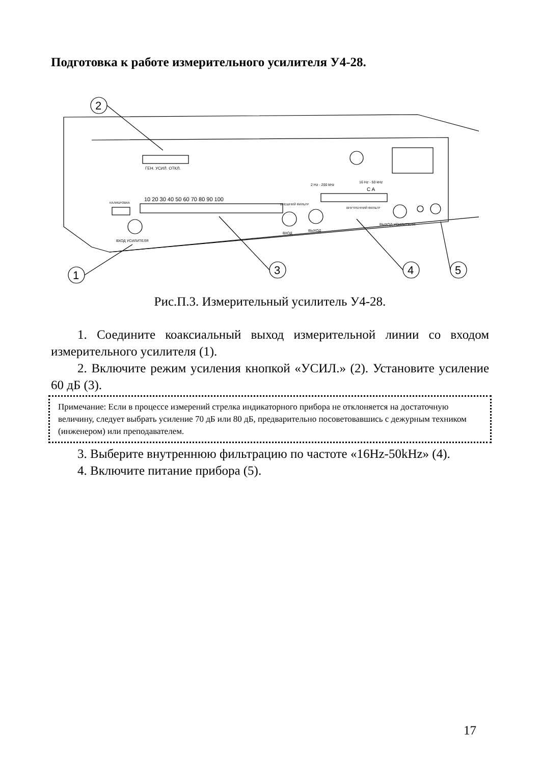Подготовка к работе измерительного усилителя У4-28.
ГЕН. УСИЛ. ОТКЛ.
10 20 30 40 50 60 70 80 90 100
КАЛИБРОВКА
ВХОД УСИЛИТЕЛЯ
ВНЕШНИЙ ФИЛЬТР
ВХОД
ВЫХОД
2 Hz - 200 kHz
16 Hz - 50 kHz
C A
ВНУТРЕННИЙ ФИЛЬТР
ВЫХОД УСИЛИТЕЛЯ
2
1
3
4
5
Рис.П.3. Измерительный усилитель У4-28.
1. Соедините коаксиальный выход измерительной линии со входом измерительного усилителя (1).
2. Включите режим усиления кнопкой «УСИЛ.» (2). Установите усиление 60 дБ (3).
Примечание: Если в процессе измерений стрелка индикаторного прибора не отклоняется на достаточную величину, следует выбрать усиление 70 дБ или 80 дБ, предварительно посоветовавшись с дежурным техником (инженером) или преподавателем.
3. Выберите внутреннюю фильтрацию по частоте «16Hz-50kHz» (4).
4. Включите питание прибора (5).
17